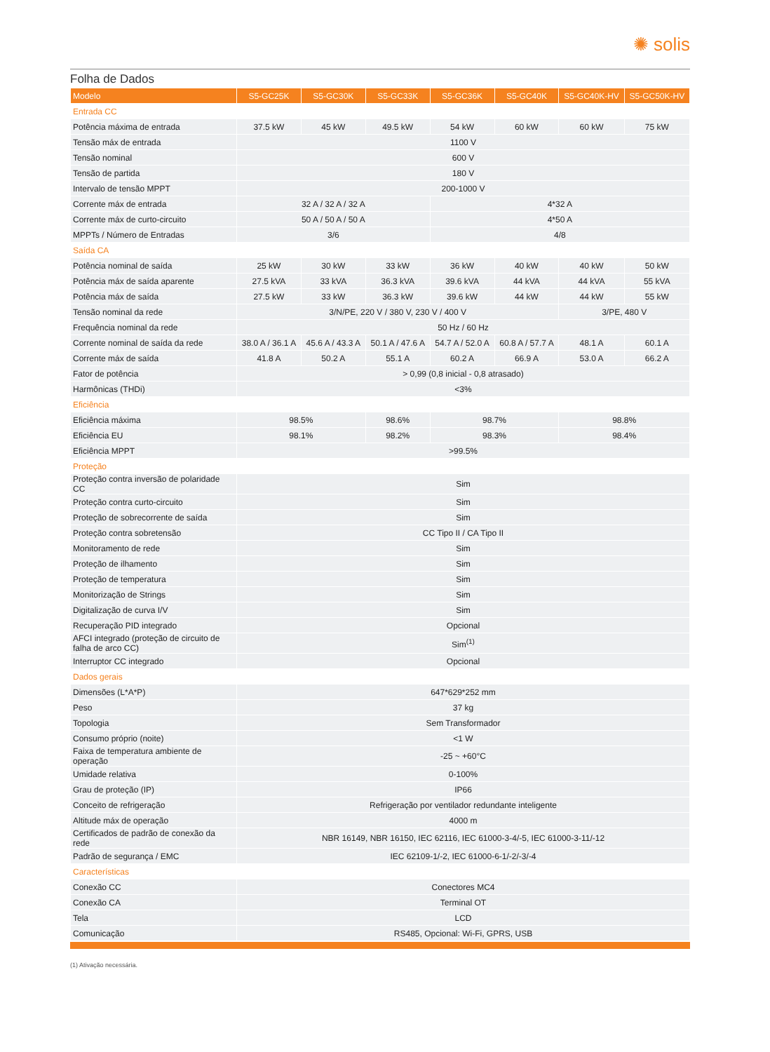✺ solis
Folha de Dados
| Modelo | S5-GC25K | S5-GC30K | S5-GC33K | S5-GC36K | S5-GC40K | S5-GC40K-HV | S5-GC50K-HV |
| --- | --- | --- | --- | --- | --- | --- | --- |
| Entrada CC | | | | | | | |
| Potência máxima de entrada | 37.5 kW | 45 kW | 49.5 kW | 54 kW | 60 kW | 60 kW | 75 kW |
| Tensão máx de entrada | 1100 V | | | | | | |
| Tensão nominal | 600 V | | | | | | |
| Tensão de partida | 180 V | | | | | | |
| Intervalo de tensão MPPT | 200-1000 V | | | | | | |
| Corrente máx de entrada | 32 A / 32 A / 32 A | | | 4*32 A | | | |
| Corrente máx de curto-circuito | 50 A / 50 A / 50 A | | | 4*50 A | | | |
| MPPTs / Número de Entradas | 3/6 | | | 4/8 | | | |
| Saída CA | | | | | | | |
| Potência nominal de saída | 25 kW | 30 kW | 33 kW | 36 kW | 40 kW | 40 kW | 50 kW |
| Potência máx de saída aparente | 27.5 kVA | 33 kVA | 36.3 kVA | 39.6 kVA | 44 kVA | 44 kVA | 55 kVA |
| Potência máx de saída | 27.5 kW | 33 kW | 36.3 kW | 39.6 kW | 44 kW | 44 kW | 55 kW |
| Tensão nominal da rede | 3/N/PE, 220 V / 380 V, 230 V / 400 V | | | | | 3/PE, 480 V | |
| Frequência nominal da rede | 50 Hz / 60 Hz | | | | | | |
| Corrente nominal de saída da rede | 38.0 A / 36.1 A | 45.6 A / 43.3 A | 50.1 A / 47.6 A | 54.7 A / 52.0 A | 60.8 A / 57.7 A | 48.1 A | 60.1 A |
| Corrente máx de saída | 41.8 A | 50.2 A | 55.1 A | 60.2 A | 66.9 A | 53.0 A | 66.2 A |
| Fator de potência | > 0,99 (0,8 inicial - 0,8 atrasado) | | | | | | |
| Harmônicas (THDi) | <3% | | | | | | |
| Eficiência | | | | | | | |
| Eficiência máxima | 98.5% | | 98.6% | 98.7% | | 98.8% | |
| Eficiência EU | 98.1% | | 98.2% | 98.3% | | 98.4% | |
| Eficiência MPPT | >99.5% | | | | | | |
| Proteção | | | | | | | |
| Proteção contra inversão de polaridade CC | Sim | | | | | | |
| Proteção contra curto-circuito | Sim | | | | | | |
| Proteção de sobrecorrente de saída | Sim | | | | | | |
| Proteção contra sobretensão | CC Tipo II / CA Tipo II | | | | | | |
| Monitoramento de rede | Sim | | | | | | |
| Proteção de ilhamento | Sim | | | | | | |
| Proteção de temperatura | Sim | | | | | | |
| Monitorização de Strings | Sim | | | | | | |
| Digitalização de curva I/V | Sim | | | | | | |
| Recuperação PID integrado | Opcional | | | | | | |
| AFCI integrado (proteção de circuito de falha de arco CC) | Sim<sup>(1)</sup> | | | | | | |
| Interruptor CC integrado | Opcional | | | | | | |
| Dados gerais | | | | | | | |
| Dimensões (L*A*P) | 647*629*252 mm | | | | | | |
| Peso | 37 kg | | | | | | |
| Topologia | Sem Transformador | | | | | | |
| Consumo próprio (noite) | <1 W | | | | | | |
| Faixa de temperatura ambiente de operação | -25 ~ +60°C | | | | | | |
| Umidade relativa | 0-100% | | | | | | |
| Grau de proteção (IP) | IP66 | | | | | | |
| Conceito de refrigeração | Refrigeração por ventilador redundante inteligente | | | | | | |
| Altitude máx de operação | 4000 m | | | | | | |
| Certificados de padrão de conexão da rede | NBR 16149, NBR 16150, IEC 62116, IEC 61000-3-4/-5, IEC 61000-3-11/-12 | | | | | | |
| Padrão de segurança / EMC | IEC 62109-1/-2, IEC 61000-6-1/-2/-3/-4 | | | | | | |
| Características | | | | | | | |
| Conexão CC | Conectores MC4 | | | | | | |
| Conexão CA | Terminal OT | | | | | | |
| Tela | LCD | | | | | | |
| Comunicação | RS485, Opcional: Wi-Fi, GPRS, USB | | | | | | |
(1) Ativação necessária.